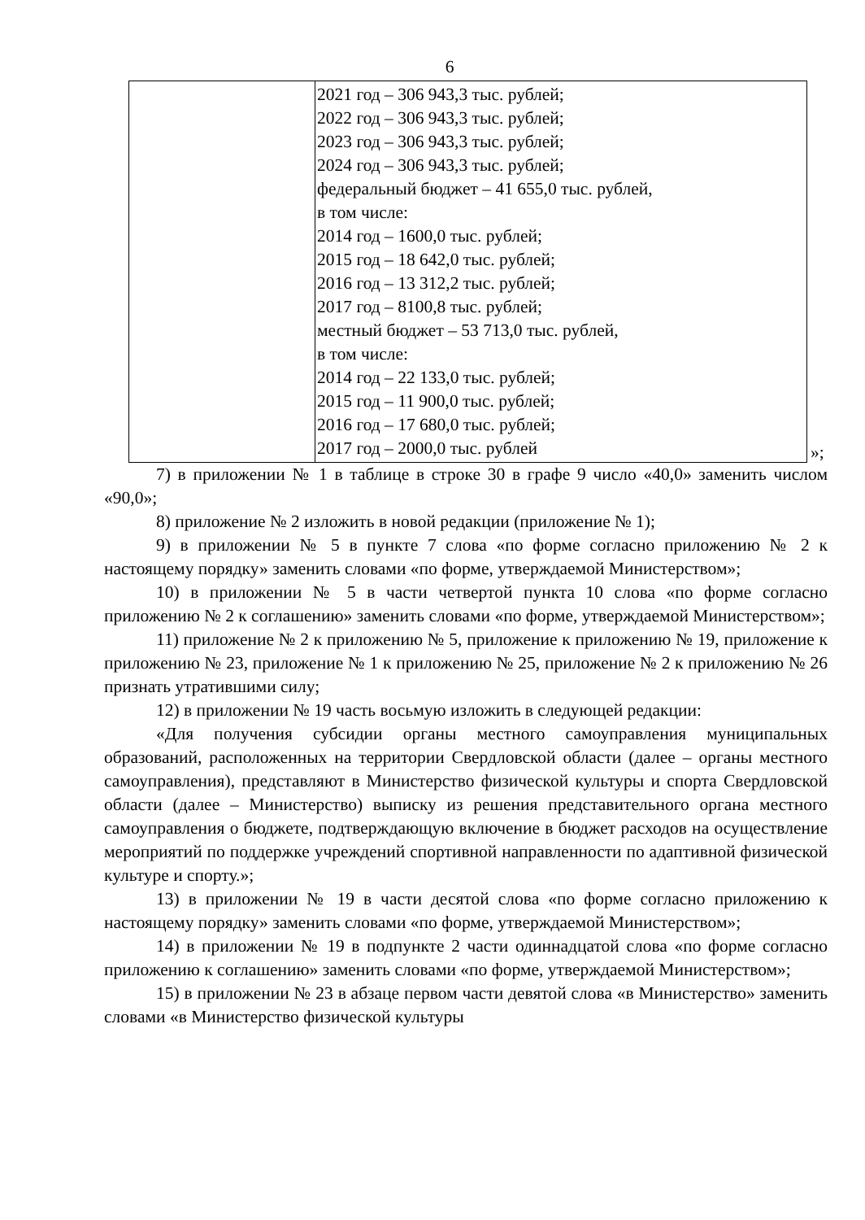6
| | 2021 год – 306 943,3 тыс. рублей; 2022 год – 306 943,3 тыс. рублей; 2023 год – 306 943,3 тыс. рублей; 2024 год – 306 943,3 тыс. рублей; федеральный бюджет – 41 655,0 тыс. рублей, в том числе: 2014 год – 1600,0 тыс. рублей; 2015 год – 18 642,0 тыс. рублей; 2016 год – 13 312,2 тыс. рублей; 2017 год – 8100,8 тыс. рублей; местный бюджет – 53 713,0 тыс. рублей, в том числе: 2014 год – 22 133,0 тыс. рублей; 2015 год – 11 900,0 тыс. рублей; 2016 год – 17 680,0 тыс. рублей; 2017 год – 2000,0 тыс. рублей |
»;
7) в приложении № 1 в таблице в строке 30 в графе 9 число «40,0» заменить числом «90,0»;
8) приложение № 2 изложить в новой редакции (приложение № 1);
9) в приложении № 5 в пункте 7 слова «по форме согласно приложению № 2 к настоящему порядку» заменить словами «по форме, утверждаемой Министерством»;
10) в приложении № 5 в части четвертой пункта 10 слова «по форме согласно приложению № 2 к соглашению» заменить словами «по форме, утверждаемой Министерством»;
11) приложение № 2 к приложению № 5, приложение к приложению № 19, приложение к приложению № 23, приложение № 1 к приложению № 25, приложение № 2 к приложению № 26 признать утратившими силу;
12) в приложении № 19 часть восьмую изложить в следующей редакции:
«Для получения субсидии органы местного самоуправления муниципальных образований, расположенных на территории Свердловской области (далее – органы местного самоуправления), представляют в Министерство физической культуры и спорта Свердловской области (далее – Министерство) выписку из решения представительного органа местного самоуправления о бюджете, подтверждающую включение в бюджет расходов на осуществление мероприятий по поддержке учреждений спортивной направленности по адаптивной физической культуре и спорту.»;
13) в приложении № 19 в части десятой слова «по форме согласно приложению к настоящему порядку» заменить словами «по форме, утверждаемой Министерством»;
14) в приложении № 19 в подпункте 2 части одиннадцатой слова «по форме согласно приложению к соглашению» заменить словами «по форме, утверждаемой Министерством»;
15) в приложении № 23 в абзаце первом части девятой слова «в Министерство» заменить словами «в Министерство физической культуры